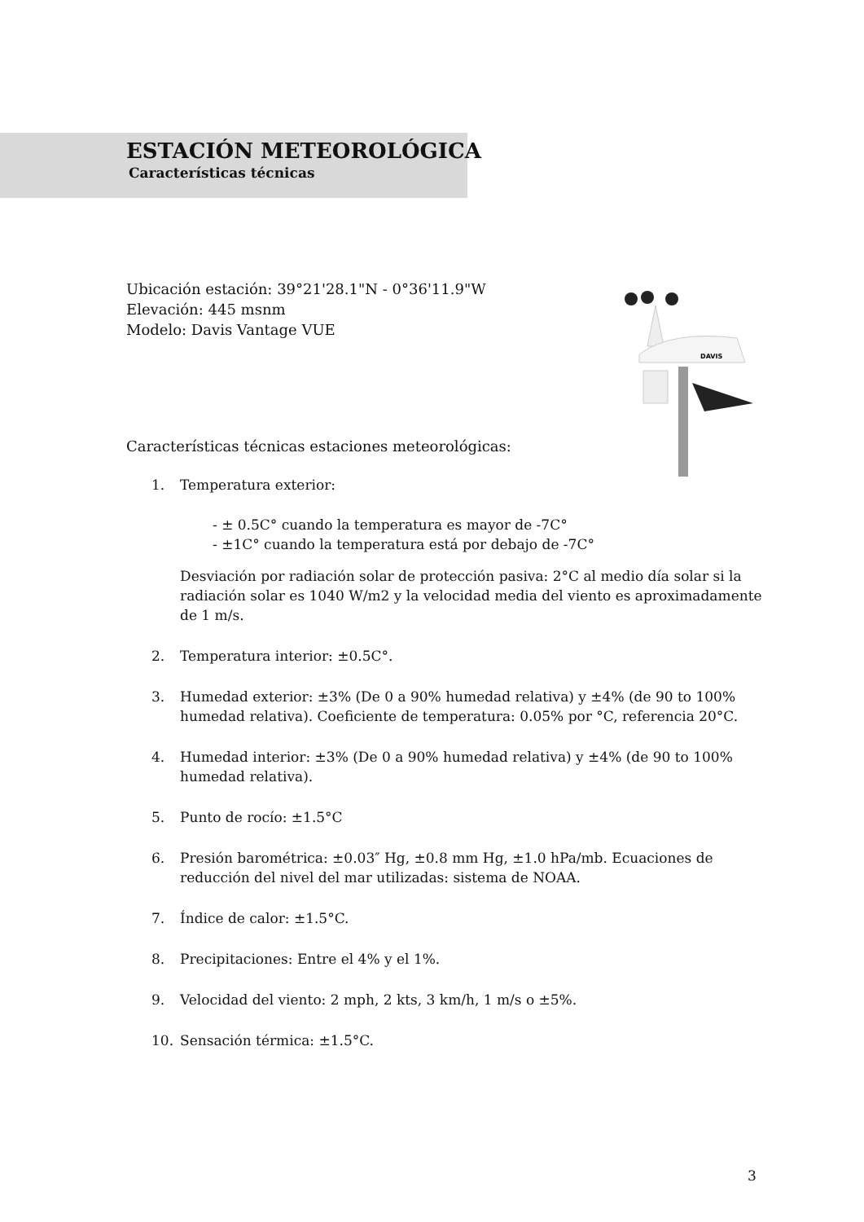ESTACIÓN METEOROLÓGICA
Características técnicas
Ubicación estación: 39°21'28.1"N - 0°36'11.9"W
Elevación: 445 msnm
Modelo: Davis Vantage VUE
DAVIS
Características técnicas estaciones meteorológicas:
1. Temperatura exterior:
- ± 0.5C° cuando la temperatura es mayor de -7C°
- ±1C° cuando la temperatura está por debajo de -7C°
Desviación por radiación solar de protección pasiva: 2°C al medio día solar si la radiación solar es 1040 W/m2 y la velocidad media del viento es aproximadamente de 1 m/s.
2. Temperatura interior: ±0.5C°.
3. Humedad exterior: ±3% (De 0 a 90% humedad relativa) y ±4% (de 90 to 100% humedad relativa). Coeficiente de temperatura: 0.05% por °C, referencia 20°C.
4. Humedad interior: ±3% (De 0 a 90% humedad relativa) y ±4% (de 90 to 100% humedad relativa).
5. Punto de rocío: ±1.5°C
6. Presión barométrica: ±0.03″ Hg, ±0.8 mm Hg, ±1.0 hPa/mb. Ecuaciones de reducción del nivel del mar utilizadas: sistema de NOAA.
7. Índice de calor: ±1.5°C.
8. Precipitaciones: Entre el 4% y el 1%.
9. Velocidad del viento: 2 mph, 2 kts, 3 km/h, 1 m/s o ±5%.
10. Sensación térmica: ±1.5°C.
3